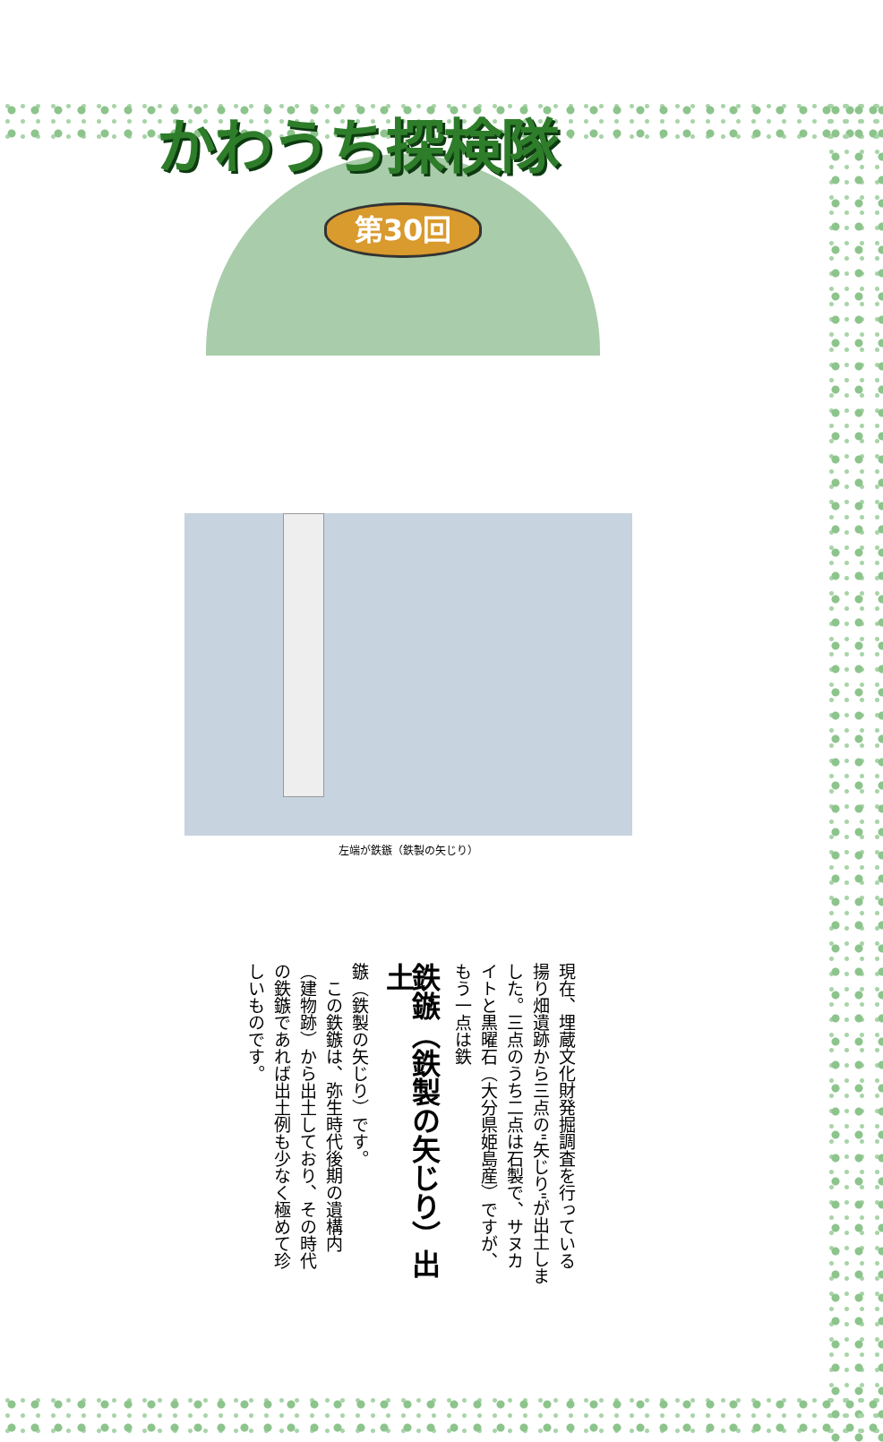かわうち探検隊
第30回
左端が鉄鏃（鉄製の矢じり）
現在、埋蔵文化財発掘調査を行っている揚り畑遺跡から三点の"矢じり"が出土しました。三点のうち二点は石製で、サヌカイトと黒曜石（大分県姫島産）ですが、もう一点は鉄
鉄鏃（鉄製の矢じり）出土
鏃（鉄製の矢じり）です。
　この鉄鏃は、弥生時代後期の遺構内（建物跡）から出土しており、その時代の鉄鏃であれば出土例も少なく極めて珍しいものです。